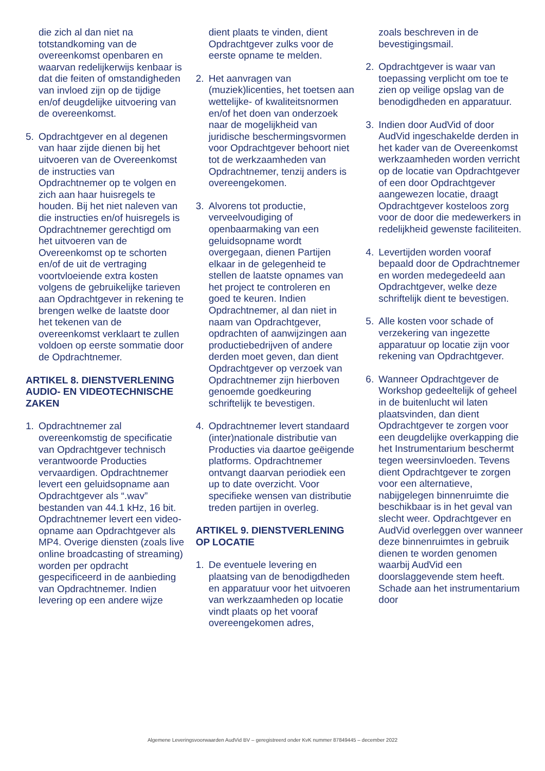die zich al dan niet na totstandkoming van de overeenkomst openbaren en waarvan redelijkerwijs kenbaar is dat die feiten of omstandigheden van invloed zijn op de tijdige en/of deugdelijke uitvoering van de overeenkomst.
5. Opdrachtgever en al degenen van haar zijde dienen bij het uitvoeren van de Overeenkomst de instructies van Opdrachtnemer op te volgen en zich aan haar huisregels te houden. Bij het niet naleven van die instructies en/of huisregels is Opdrachtnemer gerechtigd om het uitvoeren van de Overeenkomst op te schorten en/of de uit de vertraging voortvloeiende extra kosten volgens de gebruikelijke tarieven aan Opdrachtgever in rekening te brengen welke de laatste door het tekenen van de overeenkomst verklaart te zullen voldoen op eerste sommatie door de Opdrachtnemer.
ARTIKEL 8. DIENSTVERLENING AUDIO- EN VIDEOTECHNISCHE ZAKEN
1. Opdrachtnemer zal overeenkomstig de specificatie van Opdrachtgever technisch verantwoorde Producties vervaardigen. Opdrachtnemer levert een geluidsopname aan Opdrachtgever als “.wav” bestanden van 44.1 kHz, 16 bit. Opdrachtnemer levert een video-opname aan Opdrachtgever als MP4. Overige diensten (zoals live online broadcasting of streaming) worden per opdracht gespecificeerd in de aanbieding van Opdrachtnemer. Indien levering op een andere wijze
dient plaats te vinden, dient Opdrachtgever zulks voor de eerste opname te melden.
2. Het aanvragen van (muziek)licenties, het toetsen aan wettelijke- of kwaliteitsnormen en/of het doen van onderzoek naar de mogelijkheid van juridische beschermingsvormen voor Opdrachtgever behoort niet tot de werkzaamheden van Opdrachtnemer, tenzij anders is overeengekomen.
3. Alvorens tot productie, verveelvoudiging of openbaarmaking van een geluidsopname wordt overgegaan, dienen Partijen elkaar in de gelegenheid te stellen de laatste opnames van het project te controleren en goed te keuren. Indien Opdrachtnemer, al dan niet in naam van Opdrachtgever, opdrachten of aanwijzingen aan productiebedrijven of andere derden moet geven, dan dient Opdrachtgever op verzoek van Opdrachtnemer zijn hierboven genoemde goedkeuring schriftelijk te bevestigen.
4. Opdrachtnemer levert standaard (inter)nationale distributie van Producties via daartoe geëigende platforms. Opdrachtnemer ontvangt daarvan periodiek een up to date overzicht. Voor specifieke wensen van distributie treden partijen in overleg.
ARTIKEL 9. DIENSTVERLENING OP LOCATIE
1. De eventuele levering en plaatsing van de benodigdheden en apparatuur voor het uitvoeren van werkzaamheden op locatie vindt plaats op het vooraf overeengekomen adres,
zoals beschreven in de bevestigingsmail.
2. Opdrachtgever is waar van toepassing verplicht om toe te zien op veilige opslag van de benodigdheden en apparatuur.
3. Indien door AudVid of door AudVid ingeschakelde derden in het kader van de Overeenkomst werkzaamheden worden verricht op de locatie van Opdrachtgever of een door Opdrachtgever aangewezen locatie, draagt Opdrachtgever kosteloos zorg voor de door die medewerkers in redelijkheid gewenste faciliteiten.
4. Levertijden worden vooraf bepaald door de Opdrachtnemer en worden medegedeeld aan Opdrachtgever, welke deze schriftelijk dient te bevestigen.
5. Alle kosten voor schade of verzekering van ingezette apparatuur op locatie zijn voor rekening van Opdrachtgever.
6. Wanneer Opdrachtgever de Workshop gedeeltelijk of geheel in de buitenlucht wil laten plaatsvinden, dan dient Opdrachtgever te zorgen voor een deugdelijke overkapping die het Instrumentarium beschermt tegen weersinvloeden. Tevens dient Opdrachtgever te zorgen voor een alternatieve, nabijgelegen binnenruimte die beschikbaar is in het geval van slecht weer. Opdrachtgever en AudVid overleggen over wanneer deze binnenruimtes in gebruik dienen te worden genomen waarbij AudVid een doorslaggevende stem heeft. Schade aan het instrumentarium door
Algemene Leveringsvoorwaarden AudVid BV – geregistreerd onder KvK nummer 87849445 – december 2022